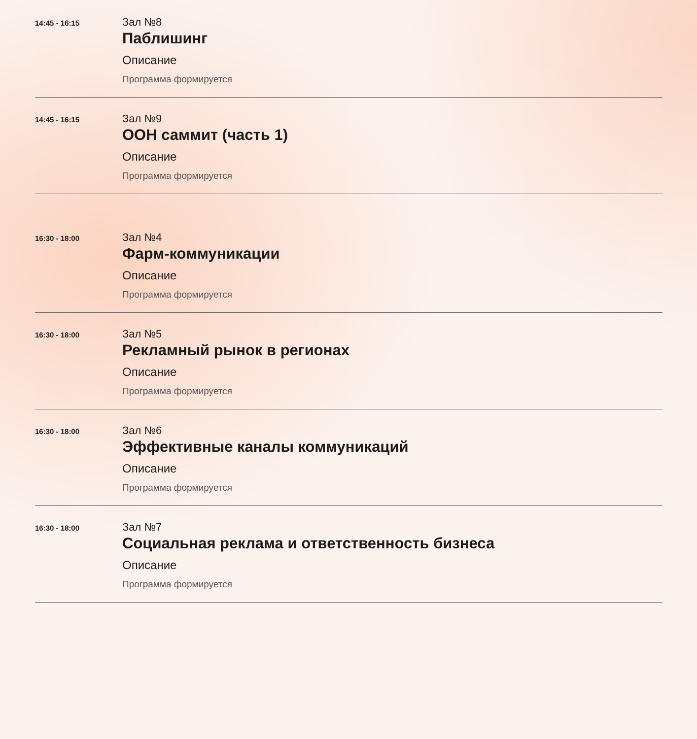14:45 - 16:15
Зал №8
Паблишинг
Описание
Программа формируется
14:45 - 16:15
Зал №9
ООН саммит (часть 1)
Описание
Программа формируется
16:30 - 18:00
Зал №4
Фарм-коммуникации
Описание
Программа формируется
16:30 - 18:00
Зал №5
Рекламный рынок в регионах
Описание
Программа формируется
16:30 - 18:00
Зал №6
Эффективные каналы коммуникаций
Описание
Программа формируется
16:30 - 18:00
Зал №7
Социальная реклама и ответственность бизнеса
Описание
Программа формируется